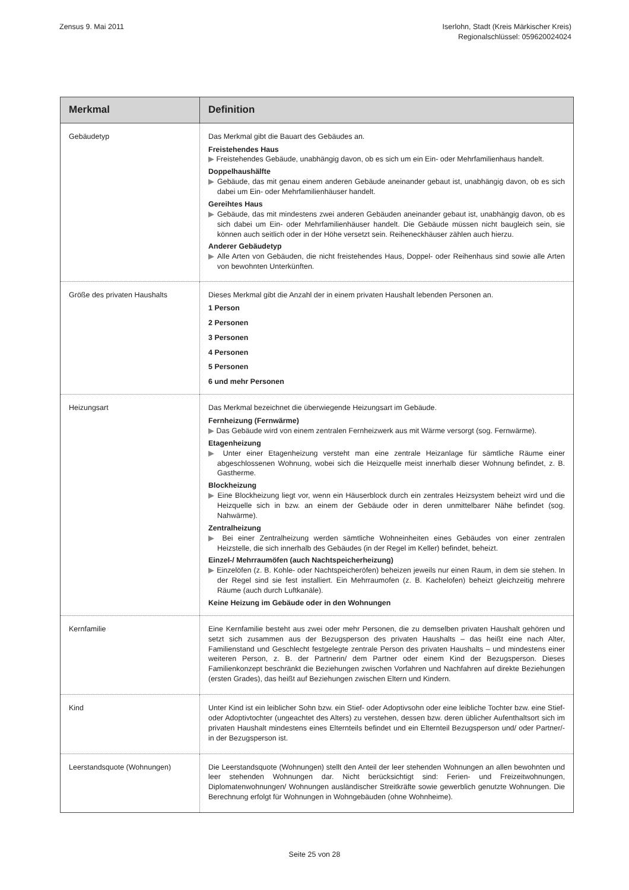Zensus 9. Mai 2011 Iserlohn, Stadt (Kreis Märkischer Kreis)
Regionalschlüssel: 059620024024
| Merkmal | Definition |
| --- | --- |
| Gebäudetyp | Das Merkmal gibt die Bauart des Gebäudes an. Freistehendes Haus ▶ Freistehendes Gebäude, unabhängig davon, ob es sich um ein Ein- oder Mehrfamilienhaus handelt. Doppelhaushälfte ▶ Gebäude, das mit genau einem anderen Gebäude aneinander gebaut ist, unabhängig davon, ob es sich dabei um Ein- oder Mehrfamilienhäuser handelt. Gereihtes Haus ▶ Gebäude, das mit mindestens zwei anderen Gebäuden aneinander gebaut ist, unabhängig davon, ob es sich dabei um Ein- oder Mehrfamilienhäuser handelt. Die Gebäude müssen nicht baugleich sein, sie können auch seitlich oder in der Höhe versetzt sein. Reiheneckhäuser zählen auch hierzu. Anderer Gebäudetyp ▶ Alle Arten von Gebäuden, die nicht freistehendes Haus, Doppel- oder Reihenhaus sind sowie alle Arten von bewohnten Unterkünften. |
| Größe des privaten Haushalts | Dieses Merkmal gibt die Anzahl der in einem privaten Haushalt lebenden Personen an. 1 Person 2 Personen 3 Personen 4 Personen 5 Personen 6 und mehr Personen |
| Heizungsart | Das Merkmal bezeichnet die überwiegende Heizungsart im Gebäude. Fernheizung (Fernwärme) ▶ Das Gebäude wird von einem zentralen Fernheizwerk aus mit Wärme versorgt (sog. Fernwärme). Etagenheizung ▶ Unter einer Etagenheizung versteht man eine zentrale Heizanlage für sämtliche Räume einer abgeschlossenen Wohnung, wobei sich die Heizquelle meist innerhalb dieser Wohnung befindet, z. B. Gastherme. Blockheizung ▶ Eine Blockheizung liegt vor, wenn ein Häuserblock durch ein zentrales Heizsystem beheizt wird und die Heizquelle sich in bzw. an einem der Gebäude oder in deren unmittelbarer Nähe befindet (sog. Nahwärme). Zentralheizung ▶ Bei einer Zentralheizung werden sämtliche Wohneinheiten eines Gebäudes von einer zentralen Heizstelle, die sich innerhalb des Gebäudes (in der Regel im Keller) befindet, beheizt. Einzel-/ Mehrraumöfen (auch Nachtspeicherheizung) ▶ Einzelöfen (z. B. Kohle- oder Nachtspeicheröfen) beheizen jeweils nur einen Raum, in dem sie stehen. In der Regel sind sie fest installiert. Ein Mehrraumofen (z. B. Kachelofen) beheizt gleichzeitig mehrere Räume (auch durch Luftkanäle). Keine Heizung im Gebäude oder in den Wohnungen |
| Kernfamilie | Eine Kernfamilie besteht aus zwei oder mehr Personen, die zu demselben privaten Haushalt gehören und setzt sich zusammen aus der Bezugsperson des privaten Haushalts – das heißt eine nach Alter, Familienstand und Geschlecht festgelegte zentrale Person des privaten Haushalts – und mindestens einer weiteren Person, z. B. der Partnerin/ dem Partner oder einem Kind der Bezugsperson. Dieses Familienkonzept beschränkt die Beziehungen zwischen Vorfahren und Nachfahren auf direkte Beziehungen (ersten Grades), das heißt auf Beziehungen zwischen Eltern und Kindern. |
| Kind | Unter Kind ist ein leiblicher Sohn bzw. ein Stief- oder Adoptivsohn oder eine leibliche Tochter bzw. eine Stief- oder Adoptivtochter (ungeachtet des Alters) zu verstehen, dessen bzw. deren üblicher Aufenthaltsort sich im privaten Haushalt mindestens eines Elternteils befindet und ein Elternteil Bezugsperson und/ oder Partner/-in der Bezugsperson ist. |
| Leerstandsquote (Wohnungen) | Die Leerstandsquote (Wohnungen) stellt den Anteil der leer stehenden Wohnungen an allen bewohnten und leer stehenden Wohnungen dar. Nicht berücksichtigt sind: Ferien- und Freizeitwohnungen, Diplomatenwohnungen/ Wohnungen ausländischer Streitkräfte sowie gewerblich genutzte Wohnungen. Die Berechnung erfolgt für Wohnungen in Wohngebäuden (ohne Wohnheime). |
Seite 25 von 28